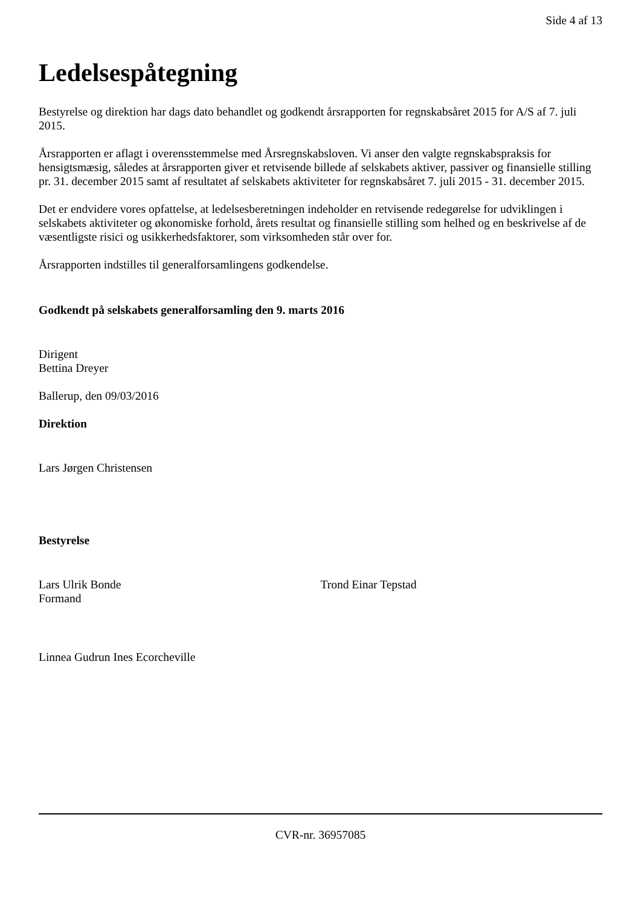Side 4 af 13
Ledelsespåtegning
Bestyrelse og direktion har dags dato behandlet og godkendt årsrapporten for regnskabsåret 2015 for A/S af 7. juli 2015.
Årsrapporten er aflagt i overensstemmelse med Årsregnskabsloven. Vi anser den valgte regnskabspraksis for hensigtsmæsig, således at årsrapporten giver et retvisende billede af selskabets aktiver, passiver og finansielle stilling pr. 31. december 2015 samt af resultatet af selskabets aktiviteter for regnskabsåret 7. juli 2015 - 31. december 2015.
Det er endvidere vores opfattelse, at ledelsesberetningen indeholder en retvisende redegørelse for udviklingen i selskabets aktiviteter og økonomiske forhold, årets resultat og finansielle stilling som helhed og en beskrivelse af de væsentligste risici og usikkerhedsfaktorer, som virksomheden står over for.
Årsrapporten indstilles til generalforsamlingens godkendelse.
Godkendt på selskabets generalforsamling den 9. marts 2016
Dirigent
Bettina Dreyer
Ballerup, den 09/03/2016
Direktion
Lars Jørgen Christensen
Bestyrelse
Lars Ulrik Bonde
Formand
Trond Einar Tepstad
Linnea Gudrun Ines Ecorcheville
CVR-nr. 36957085